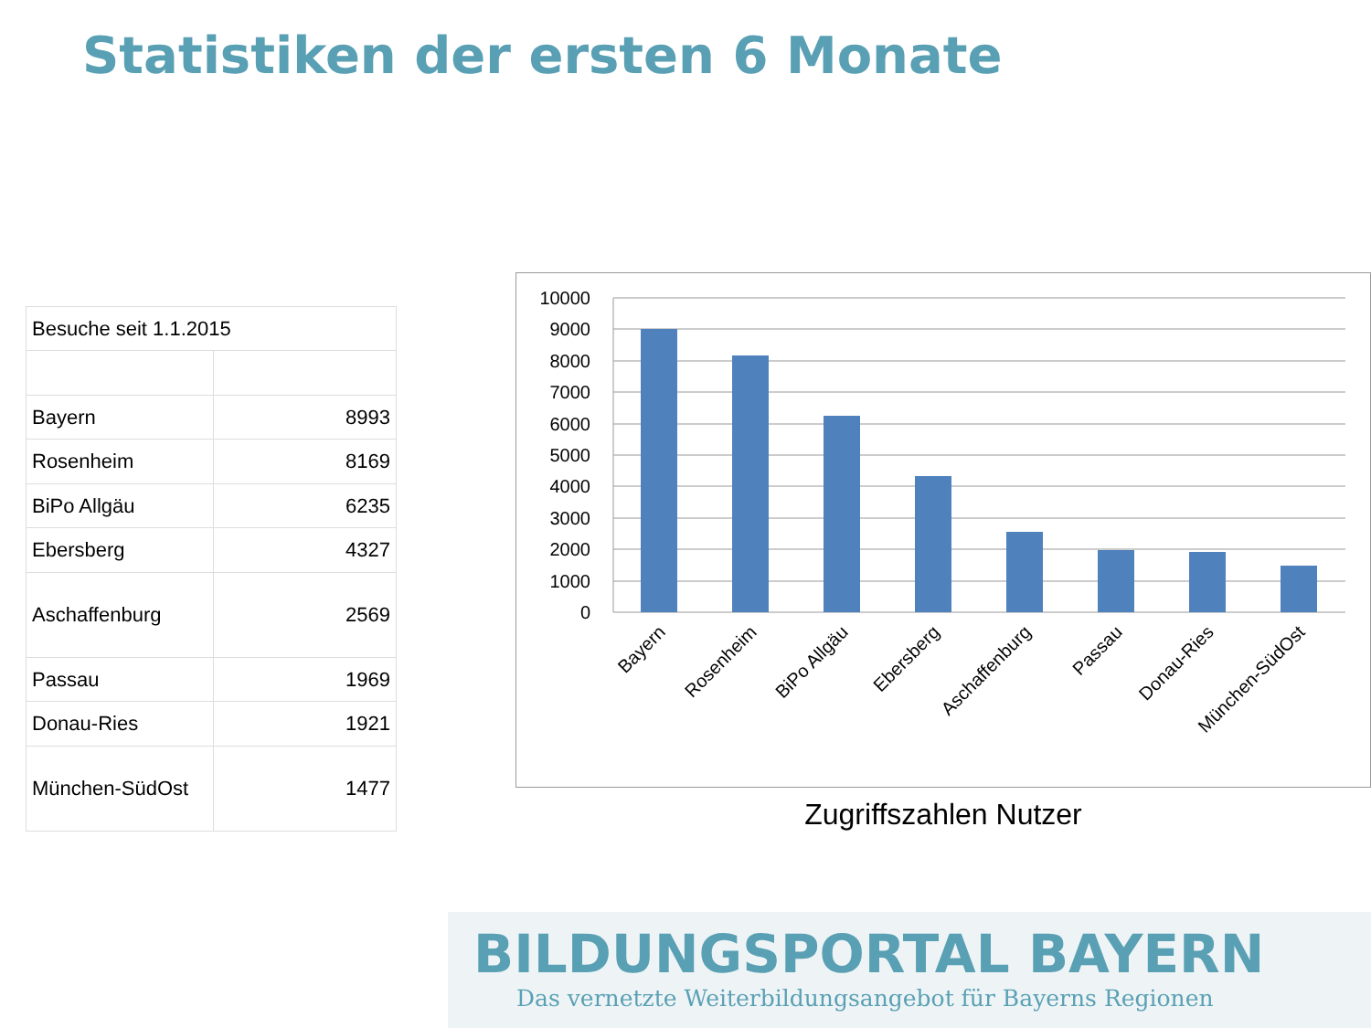Statistiken der ersten 6 Monate
| Besuche seit 1.1.2015 | |
| Bayern | 8993 |
| Rosenheim | 8169 |
| BiPo Allgäu | 6235 |
| Ebersberg | 4327 |
| Aschaffenburg | 2569 |
| Passau | 1969 |
| Donau-Ries | 1921 |
| München-SüdOst | 1477 |
10000
9000
8000
7000
6000
5000
4000
3000
2000
1000
0
Bayern
Rosenheim
BiPo Allgäu
Ebersberg
Aschaffenburg
Passau
Donau-Ries
München-SüdOst
Zugriffszahlen Nutzer
BILDUNGSPORTAL BAYERN
Das vernetzte Weiterbildungsangebot für Bayerns Regionen